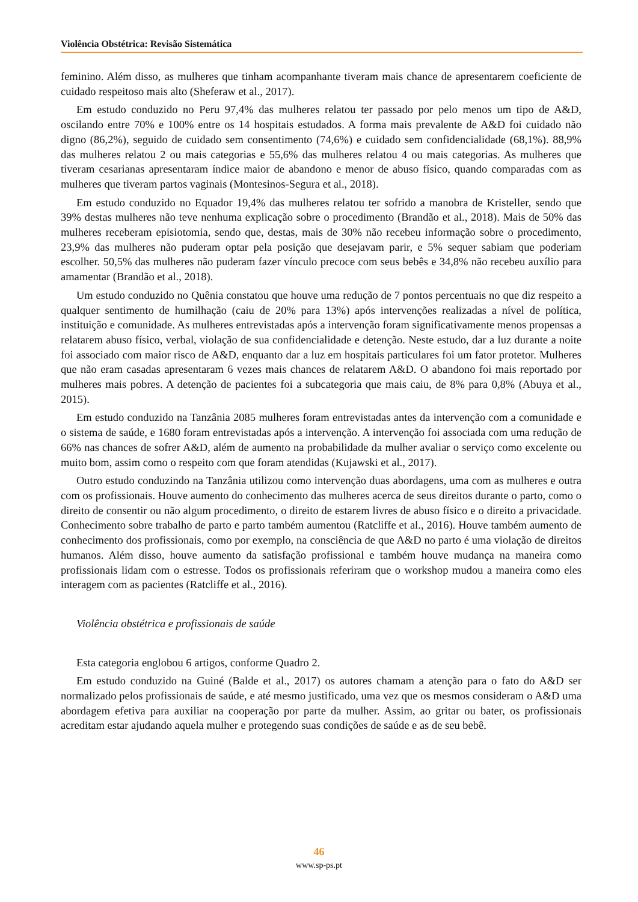Violência Obstétrica: Revisão Sistemática
feminino. Além disso, as mulheres que tinham acompanhante tiveram mais chance de apresentarem coeficiente de cuidado respeitoso mais alto (Sheferaw et al., 2017).
Em estudo conduzido no Peru 97,4% das mulheres relatou ter passado por pelo menos um tipo de A&D, oscilando entre 70% e 100% entre os 14 hospitais estudados. A forma mais prevalente de A&D foi cuidado não digno (86,2%), seguido de cuidado sem consentimento (74,6%) e cuidado sem confidencialidade (68,1%). 88,9% das mulheres relatou 2 ou mais categorias e 55,6% das mulheres relatou 4 ou mais categorias. As mulheres que tiveram cesarianas apresentaram índice maior de abandono e menor de abuso físico, quando comparadas com as mulheres que tiveram partos vaginais (Montesinos-Segura et al., 2018).
Em estudo conduzido no Equador 19,4% das mulheres relatou ter sofrido a manobra de Kristeller, sendo que 39% destas mulheres não teve nenhuma explicação sobre o procedimento (Brandão et al., 2018). Mais de 50% das mulheres receberam episiotomia, sendo que, destas, mais de 30% não recebeu informação sobre o procedimento, 23,9% das mulheres não puderam optar pela posição que desejavam parir, e 5% sequer sabiam que poderiam escolher. 50,5% das mulheres não puderam fazer vínculo precoce com seus bebês e 34,8% não recebeu auxílio para amamentar (Brandão et al., 2018).
Um estudo conduzido no Quênia constatou que houve uma redução de 7 pontos percentuais no que diz respeito a qualquer sentimento de humilhação (caiu de 20% para 13%) após intervenções realizadas a nível de política, instituição e comunidade. As mulheres entrevistadas após a intervenção foram significativamente menos propensas a relatarem abuso físico, verbal, violação de sua confidencialidade e detenção. Neste estudo, dar a luz durante a noite foi associado com maior risco de A&D, enquanto dar a luz em hospitais particulares foi um fator protetor. Mulheres que não eram casadas apresentaram 6 vezes mais chances de relatarem A&D. O abandono foi mais reportado por mulheres mais pobres. A detenção de pacientes foi a subcategoria que mais caiu, de 8% para 0,8% (Abuya et al., 2015).
Em estudo conduzido na Tanzânia 2085 mulheres foram entrevistadas antes da intervenção com a comunidade e o sistema de saúde, e 1680 foram entrevistadas após a intervenção. A intervenção foi associada com uma redução de 66% nas chances de sofrer A&D, além de aumento na probabilidade da mulher avaliar o serviço como excelente ou muito bom, assim como o respeito com que foram atendidas (Kujawski et al., 2017).
Outro estudo conduzindo na Tanzânia utilizou como intervenção duas abordagens, uma com as mulheres e outra com os profissionais. Houve aumento do conhecimento das mulheres acerca de seus direitos durante o parto, como o direito de consentir ou não algum procedimento, o direito de estarem livres de abuso físico e o direito a privacidade. Conhecimento sobre trabalho de parto e parto também aumentou (Ratcliffe et al., 2016). Houve também aumento de conhecimento dos profissionais, como por exemplo, na consciência de que A&D no parto é uma violação de direitos humanos. Além disso, houve aumento da satisfação profissional e também houve mudança na maneira como profissionais lidam com o estresse. Todos os profissionais referiram que o workshop mudou a maneira como eles interagem com as pacientes (Ratcliffe et al., 2016).
Violência obstétrica e profissionais de saúde
Esta categoria englobou 6 artigos, conforme Quadro 2.
Em estudo conduzido na Guiné (Balde et al., 2017) os autores chamam a atenção para o fato do A&D ser normalizado pelos profissionais de saúde, e até mesmo justificado, uma vez que os mesmos consideram o A&D uma abordagem efetiva para auxiliar na cooperação por parte da mulher. Assim, ao gritar ou bater, os profissionais acreditam estar ajudando aquela mulher e protegendo suas condições de saúde e as de seu bebê.
46
www.sp-ps.pt